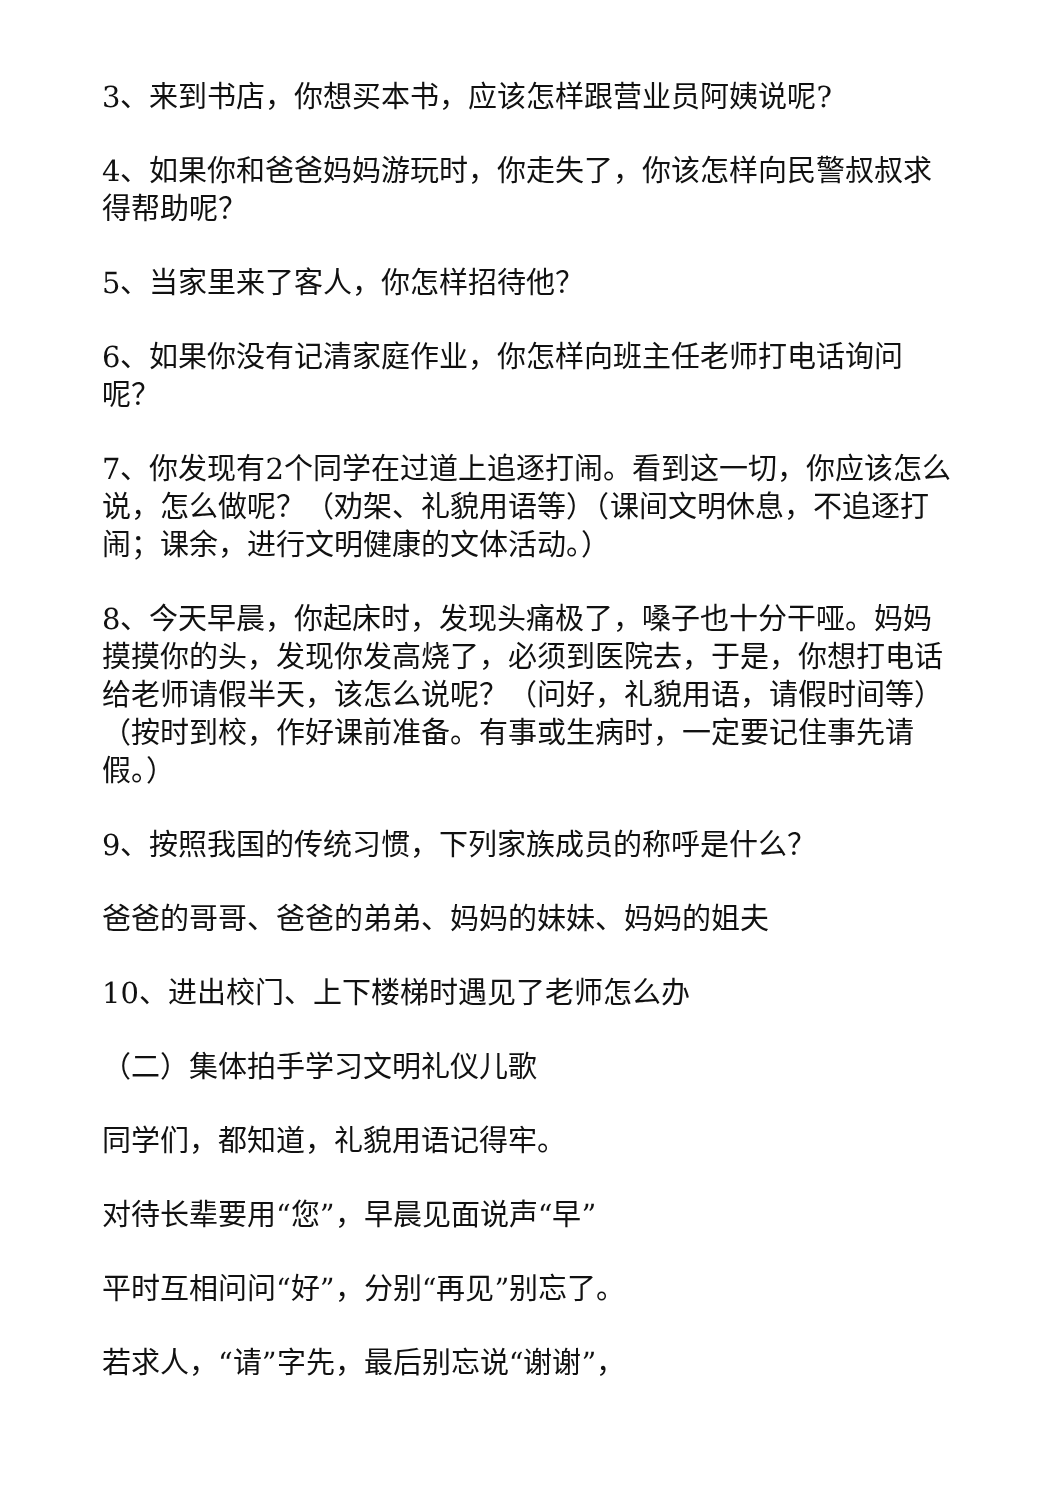3、来到书店，你想买本书，应该怎样跟营业员阿姨说呢?
4、如果你和爸爸妈妈游玩时，你走失了，你该怎样向民警叔叔求得帮助呢？
5、当家里来了客人，你怎样招待他？
6、如果你没有记清家庭作业，你怎样向班主任老师打电话询问呢？
7、你发现有2个同学在过道上追逐打闹。看到这一切，你应该怎么说，怎么做呢？（劝架、礼貌用语等）（课间文明休息，不追逐打闹；课余，进行文明健康的文体活动。）
8、今天早晨，你起床时，发现头痛极了，嗓子也十分干哑。妈妈摸摸你的头，发现你发高烧了，必须到医院去，于是，你想打电话给老师请假半天，该怎么说呢？（问好，礼貌用语，请假时间等）（按时到校，作好课前准备。有事或生病时，一定要记住事先请假。）
9、按照我国的传统习惯，下列家族成员的称呼是什么？
爸爸的哥哥、爸爸的弟弟、妈妈的妹妹、妈妈的姐夫
10、进出校门、上下楼梯时遇见了老师怎么办
（二）集体拍手学习文明礼仪儿歌
同学们，都知道，礼貌用语记得牢。
对待长辈要用“您”，早晨见面说声“早”
平时互相问问“好”，分别“再见”别忘了。
若求人，“请”字先，最后别忘说“谢谢”，